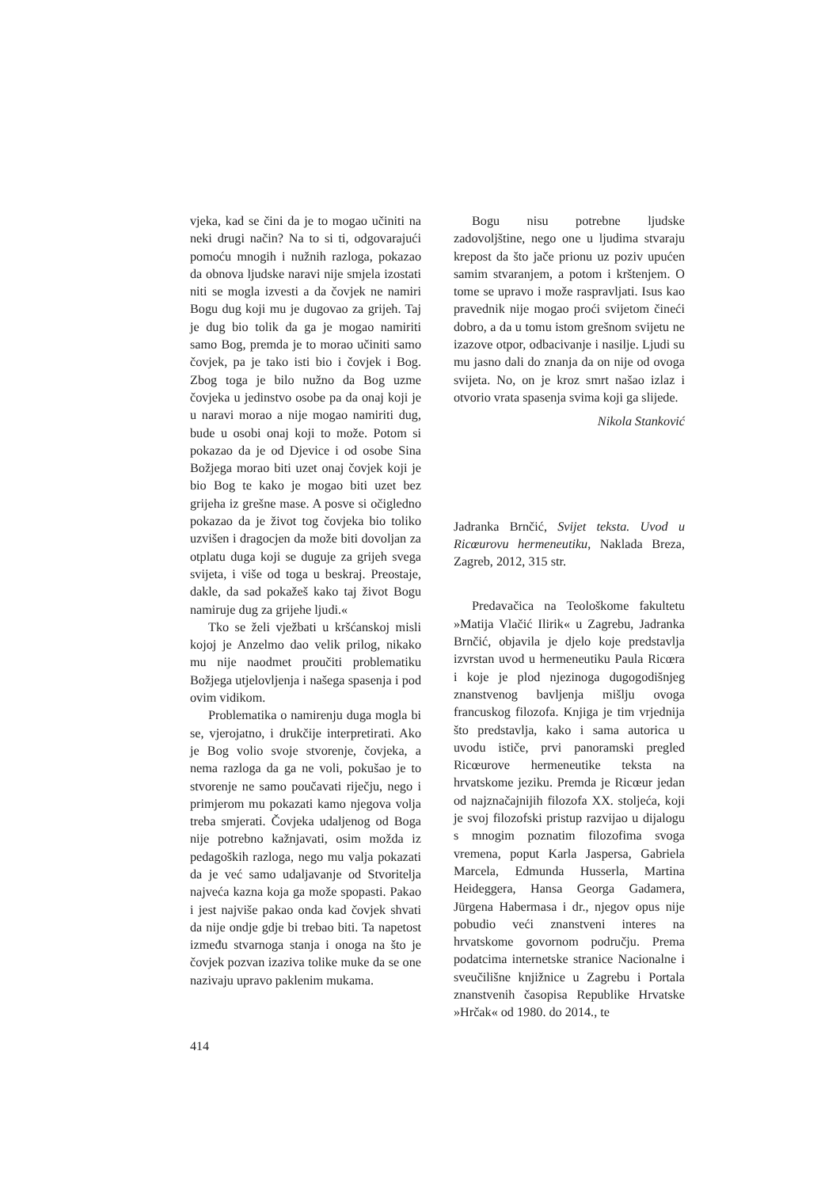vjeka, kad se čini da je to mogao učiniti na neki drugi način? Na to si ti, odgovarajući pomoću mnogih i nužnih razloga, pokazao da obnova ljudske naravi nije smjela izostati niti se mogla izvesti a da čovjek ne namiri Bogu dug koji mu je dugovao za grijeh. Taj je dug bio tolik da ga je mogao namiriti samo Bog, premda je to morao učiniti samo čovjek, pa je tako isti bio i čovjek i Bog. Zbog toga je bilo nužno da Bog uzme čovjeka u jedinstvo osobe pa da onaj koji je u naravi morao a nije mogao namiriti dug, bude u osobi onaj koji to može. Potom si pokazao da je od Djevice i od osobe Sina Božjega morao biti uzet onaj čovjek koji je bio Bog te kako je mogao biti uzet bez grijeha iz grešne mase. A posve si očigledno pokazao da je život tog čovjeka bio toliko uzvišen i dragocjen da može biti dovoljan za otplatu duga koji se duguje za grijeh svega svijeta, i više od toga u beskraj. Preostaje, dakle, da sad pokažeš kako taj život Bogu namiruje dug za grijehe ljudi.«
Tko se želi vježbati u kršćanskoj misli kojoj je Anzelmo dao velik prilog, nikako mu nije naodmet proučiti problematiku Božjega utjelovljenja i našega spasenja i pod ovim vidikom.
Problematika o namirenju duga mogla bi se, vjerojatno, i drukčije interpretirati. Ako je Bog volio svoje stvorenje, čovjeka, a nema razloga da ga ne voli, pokušao je to stvorenje ne samo poučavati riječju, nego i primjerom mu pokazati kamo njegova volja treba smjerati. Čovjeka udaljenog od Boga nije potrebno kažnjavati, osim možda iz pedagoških razloga, nego mu valja pokazati da je već samo udaljavanje od Stvoritelja najveća kazna koja ga može spopasti. Pakao i jest najviše pakao onda kad čovjek shvati da nije ondje gdje bi trebao biti. Ta napetost između stvarnoga stanja i onoga na što je čovjek pozvan izaziva tolike muke da se one nazivaju upravo paklenim mukama.
Bogu nisu potrebne ljudske zadovoljštine, nego one u ljudima stvaraju krepost da što jače prionu uz poziv upućen samim stvaranjem, a potom i krštenjem. O tome se upravo i može raspravljati. Isus kao pravednik nije mogao proći svijetom čineći dobro, a da u tomu istom grešnom svijetu ne izazove otpor, odbacivanje i nasilje. Ljudi su mu jasno dali do znanja da on nije od ovoga svijeta. No, on je kroz smrt našao izlaz i otvorio vrata spasenja svima koji ga slijede.
Nikola Stanković
Jadranka Brnčić, Svijet teksta. Uvod u Ricœurovu hermeneutiku, Naklada Breza, Zagreb, 2012, 315 str.
Predavačica na Teološkome fakultetu »Matija Vlačić Ilirik« u Zagrebu, Jadranka Brnčić, objavila je djelo koje predstavlja izvrstan uvod u hermeneutiku Paula Ricœra i koje je plod njezinoga dugogodišnjeg znanstvenog bavljenja mišlju ovoga francuskog filozofa. Knjiga je tim vrjednija što predstavlja, kako i sama autorica u uvodu ističe, prvi panoramski pregled Ricœurove hermeneutike teksta na hrvatskome jeziku. Premda je Ricœur jedan od najznačajnijih filozofa XX. stoljeća, koji je svoj filozofski pristup razvijao u dijalogu s mnogim poznatim filozofima svoga vremena, poput Karla Jaspersa, Gabriela Marcela, Edmunda Husserla, Martina Heideggera, Hansa Georga Gadamera, Jürgena Habermasa i dr., njegov opus nije pobudio veći znanstveni interes na hrvatskome govornom području. Prema podatcima internetske stranice Nacionalne i sveučilišne knjižnice u Zagrebu i Portala znanstvenih časopisa Republike Hrvatske »Hrčak« od 1980. do 2014., te
414